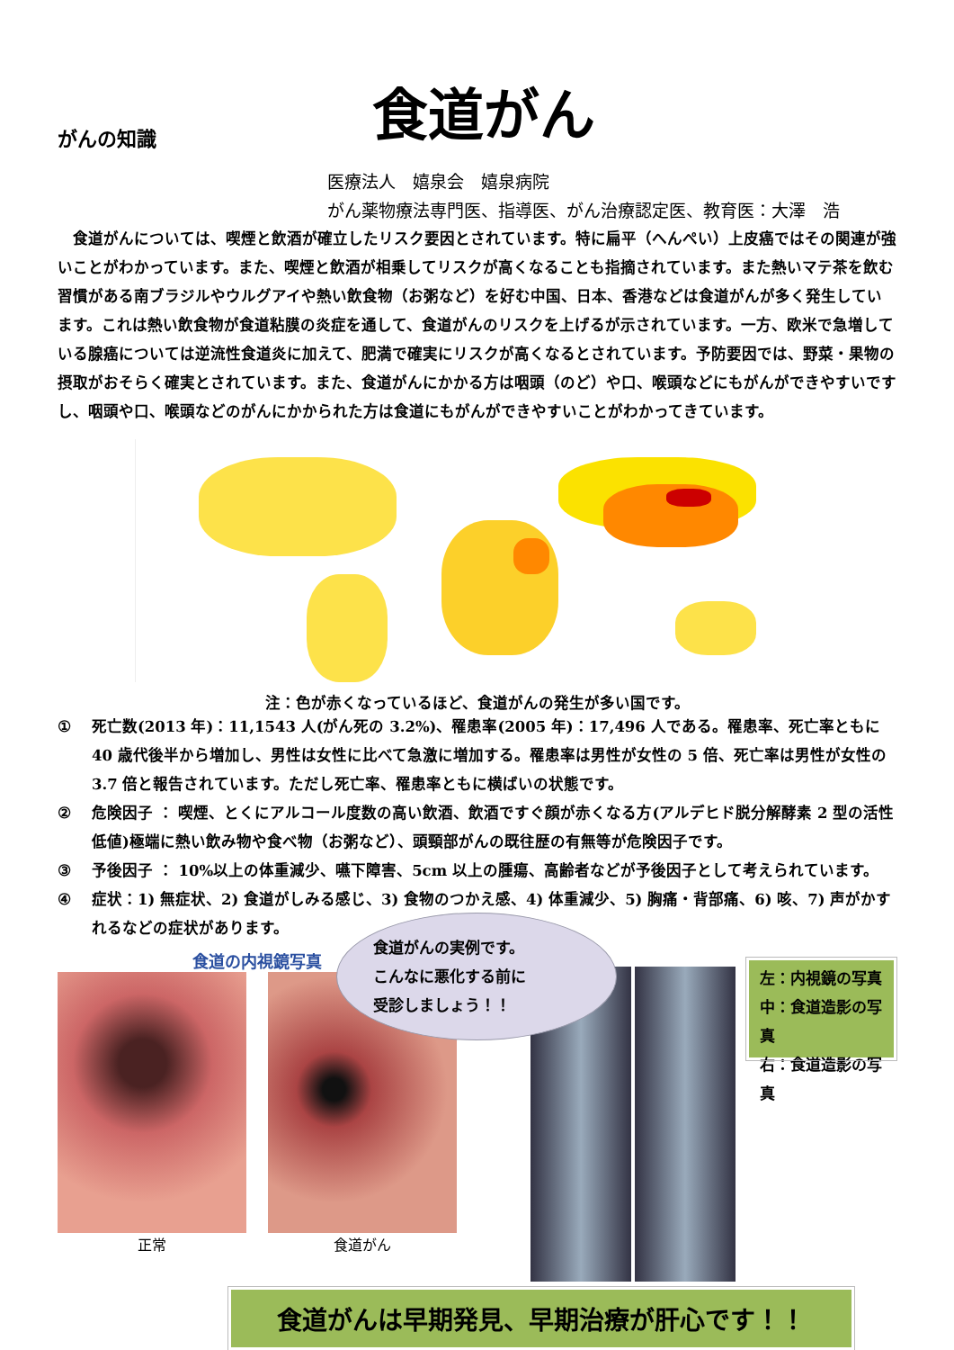がんの知識
食道がん
医療法人　嬉泉会　嬉泉病院
がん薬物療法専門医、指導医、がん治療認定医、教育医：大澤　浩
食道がんについては、喫煙と飲酒が確立したリスク要因とされています。特に扁平（へんぺい）上皮癌ではその関連が強いことがわかっています。また、喫煙と飲酒が相乗してリスクが高くなることも指摘されています。また熱いマテ茶を飲む習慣がある南ブラジルやウルグアイや熱い飲食物（お粥など）を好む中国、日本、香港などは食道がんが多く発生しています。これは熱い飲食物が食道粘膜の炎症を通して、食道がんのリスクを上げるが示されています。一方、欧米で急増している腺癌については逆流性食道炎に加えて、肥満で確実にリスクが高くなるとされています。予防要因では、野菜・果物の摂取がおそらく確実とされています。また、食道がんにかかる方は咽頭（のど）や口、喉頭などにもがんができやすいですし、咽頭や口、喉頭などのがんにかかられた方は食道にもがんができやすいことがわかってきています。
注：色が赤くなっているほど、食道がんの発生が多い国です。
① 死亡数(2013 年)：11,1543 人(がん死の 3.2%)、罹患率(2005 年)：17,496 人である。罹患率、死亡率ともに 40 歳代後半から増加し、男性は女性に比べて急激に増加する。罹患率は男性が女性の 5 倍、死亡率は男性が女性の 3.7 倍と報告されています。ただし死亡率、罹患率ともに横ばいの状態です。
② 危険因子 ： 喫煙、とくにアルコール度数の高い飲酒、飲酒ですぐ顔が赤くなる方(アルデヒド脱分解酵素 2 型の活性低値)極端に熱い飲み物や食べ物（お粥など）、頭頸部がんの既往歴の有無等が危険因子です。
③ 予後因子 ： 10%以上の体重減少、嚥下障害、5cm 以上の腫瘍、高齢者などが予後因子として考えられています。
④ 症状：1) 無症状、2) 食道がしみる感じ、3) 食物のつかえ感、4) 体重減少、5) 胸痛・背部痛、6) 咳、7) 声がかすれるなどの症状があります。
食道の内視鏡写真
正常 食道がん
食道がんの実例です。
こんなに悪化する前に
受診しましょう！！
左：内視鏡の写真
中：食道造影の写真
右：食道造影の写真
食道がんは早期発見、早期治療が肝心です！！